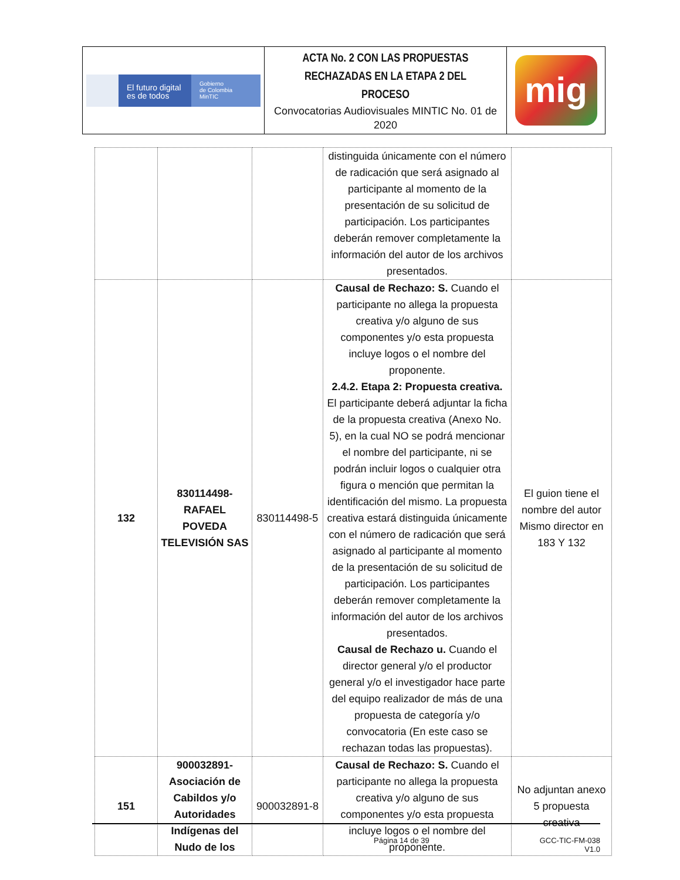| El futuro digital es de todos Gobierno de Colombia MinTIC | ACTA No. 2 CON LAS PROPUESTAS RECHAZADAS EN LA ETAPA 2 DEL PROCESO Convocatorias Audiovisuales MINTIC No. 01 de 2020 | mig |
| | | | distinguida únicamente con el número de radicación que será asignado al participante al momento de la presentación de su solicitud de participación. Los participantes deberán remover completamente la información del autor de los archivos presentados. | |
| 132 | 830114498- RAFAEL POVEDA TELEVISIÓN SAS | 830114498-5 | Causal de Rechazo: S. Cuando el participante no allega la propuesta creativa y/o alguno de sus componentes y/o esta propuesta incluye logos o el nombre del proponente. 2.4.2. Etapa 2: Propuesta creativa. El participante deberá adjuntar la ficha de la propuesta creativa (Anexo No. 5), en la cual NO se podrá mencionar el nombre del participante, ni se podrán incluir logos o cualquier otra figura o mención que permitan la identificación del mismo. La propuesta creativa estará distinguida únicamente con el número de radicación que será asignado al participante al momento de la presentación de su solicitud de participación. Los participantes deberán remover completamente la información del autor de los archivos presentados. Causal de Rechazo u. Cuando el director general y/o el productor general y/o el investigador hace parte del equipo realizador de más de una propuesta de categoría y/o convocatoria (En este caso se rechazan todas las propuestas). | El guion tiene el nombre del autor Mismo director en 183 Y 132 |
| 151 | 900032891- Asociación de Cabildos y/o Autoridades Indígenas del Nudo de los | 900032891-8 | Causal de Rechazo: S. Cuando el participante no allega la propuesta creativa y/o alguno de sus componentes y/o esta propuesta incluye logos o el nombre del proponente. | No adjuntan anexo 5 propuesta creativa |
Página 14 de 39 GCC-TIC-FM-038
V1.0